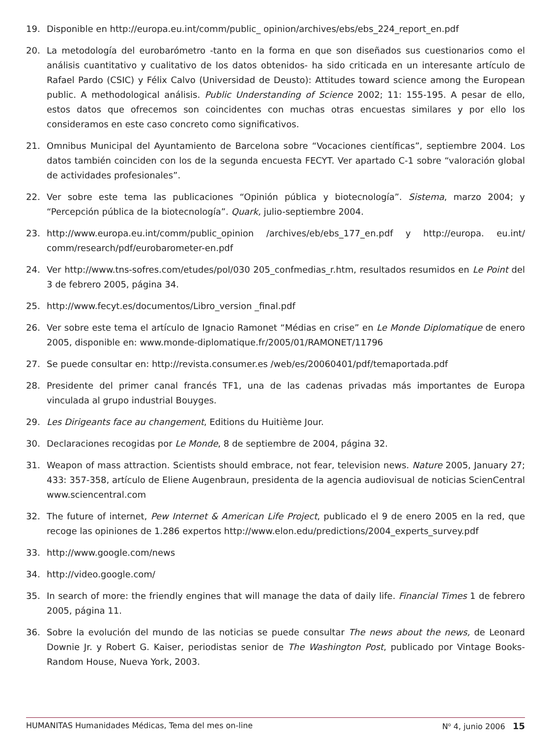19. Disponible en http://europa.eu.int/comm/public_ opinion/archives/ebs/ebs_224_report_en.pdf
20. La metodología del eurobarómetro -tanto en la forma en que son diseñados sus cuestionarios como el análisis cuantitativo y cualitativo de los datos obtenidos- ha sido criticada en un interesante artículo de Rafael Pardo (CSIC) y Félix Calvo (Universidad de Deusto): Attitudes toward science among the European public. A methodological análisis. Public Understanding of Science 2002; 11: 155-195. A pesar de ello, estos datos que ofrecemos son coincidentes con muchas otras encuestas similares y por ello los consideramos en este caso concreto como significativos.
21. Omnibus Municipal del Ayuntamiento de Barcelona sobre “Vocaciones científicas”, septiembre 2004. Los datos también coinciden con los de la segunda encuesta FECYT. Ver apartado C-1 sobre “valoración global de actividades profesionales”.
22. Ver sobre este tema las publicaciones “Opinión pública y biotecnología”. Sistema, marzo 2004; y “Percepción pública de la biotecnología”. Quark, julio-septiembre 2004.
23. http://www.europa.eu.int/comm/public_opinion /archives/eb/ebs_177_en.pdf y http://europa. eu.int/ comm/research/pdf/eurobarometer-en.pdf
24. Ver http://www.tns-sofres.com/etudes/pol/030 205_confmedias_r.htm, resultados resumidos en Le Point del 3 de febrero 2005, página 34.
25. http://www.fecyt.es/documentos/Libro_version _final.pdf
26. Ver sobre este tema el artículo de Ignacio Ramonet “Médias en crise” en Le Monde Diplomatique de enero 2005, disponible en: www.monde-diplomatique.fr/2005/01/RAMONET/11796
27. Se puede consultar en: http://revista.consumer.es /web/es/20060401/pdf/temaportada.pdf
28. Presidente del primer canal francés TF1, una de las cadenas privadas más importantes de Europa vinculada al grupo industrial Bouyges.
29. Les Dirigeants face au changement, Editions du Huitième Jour.
30. Declaraciones recogidas por Le Monde, 8 de septiembre de 2004, página 32.
31. Weapon of mass attraction. Scientists should embrace, not fear, television news. Nature 2005, January 27; 433: 357-358, artículo de Eliene Augenbraun, presidenta de la agencia audiovisual de noticias ScienCentral www.sciencentral.com
32. The future of internet, Pew Internet & American Life Project, publicado el 9 de enero 2005 en la red, que recoge las opiniones de 1.286 expertos http://www.elon.edu/predictions/2004_experts_survey.pdf
33. http://www.google.com/news
34. http://video.google.com/
35. In search of more: the friendly engines that will manage the data of daily life. Financial Times 1 de febrero 2005, página 11.
36. Sobre la evolución del mundo de las noticias se puede consultar The news about the news, de Leonard Downie Jr. y Robert G. Kaiser, periodistas senior de The Washington Post, publicado por Vintage Books-Random House, Nueva York, 2003.
HUMANITAS Humanidades Médicas, Tema del mes on-line N<sup>o</sup> 4, junio 2006 15